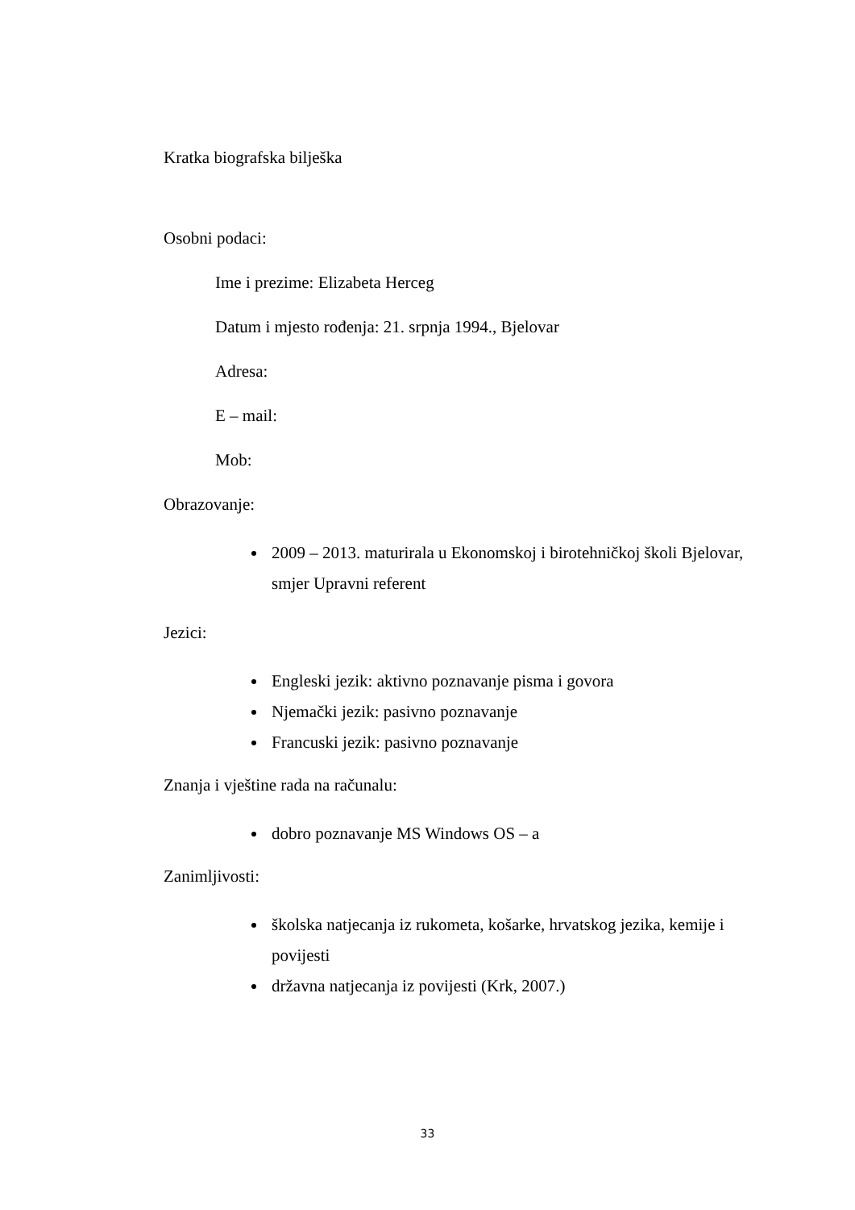Kratka biografska bilješka
Osobni podaci:
Ime i prezime: Elizabeta Herceg
Datum i mjesto rođenja: 21. srpnja 1994., Bjelovar
Adresa:
E – mail:
Mob:
Obrazovanje:
2009 – 2013. maturirala u Ekonomskoj i birotehničkoj školi Bjelovar, smjer Upravni referent
Jezici:
Engleski jezik: aktivno poznavanje pisma i govora
Njemački jezik: pasivno poznavanje
Francuski jezik: pasivno poznavanje
Znanja i vještine rada na računalu:
dobro poznavanje MS Windows OS – a
Zanimljivosti:
školska natjecanja iz rukometa, košarke, hrvatskog jezika, kemije i povijesti
državna natjecanja iz povijesti (Krk, 2007.)
33